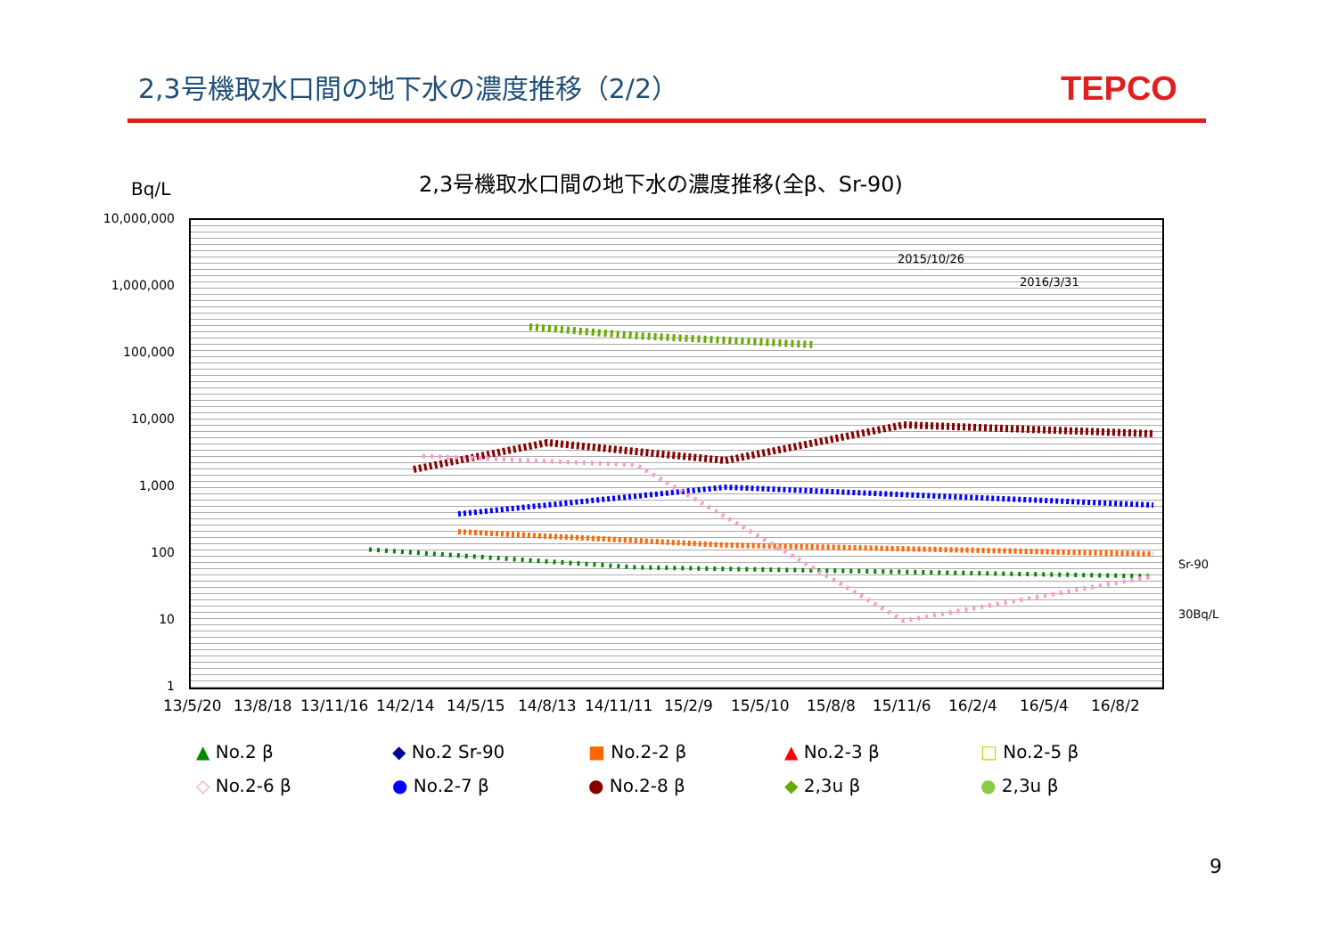2,3号機取水口間の地下水の濃度推移（2/2）
TEPCO
2,3号機取水口間の地下水の濃度推移(全β、Sr-90)
Bq/L
10,000,000
1,000,000
100,000
10,000
1,000
100
10
1
2015/10/26
2016/3/31
Sr-90
30Bq/L
13/5/20 13/8/18 13/11/16 14/2/14 14/5/15 14/8/13 14/11/11 15/2/9 15/5/10 15/8/8 15/11/6 16/2/4 16/5/4 16/8/2
▲ No.2 β
◆ No.2 Sr-90
■ No.2-2 β
▲ No.2-3 β
□ No.2-5 β
◇ No.2-6 β
● No.2-7 β
● No.2-8 β
◆ 2,3u β
● 2,3u β
9